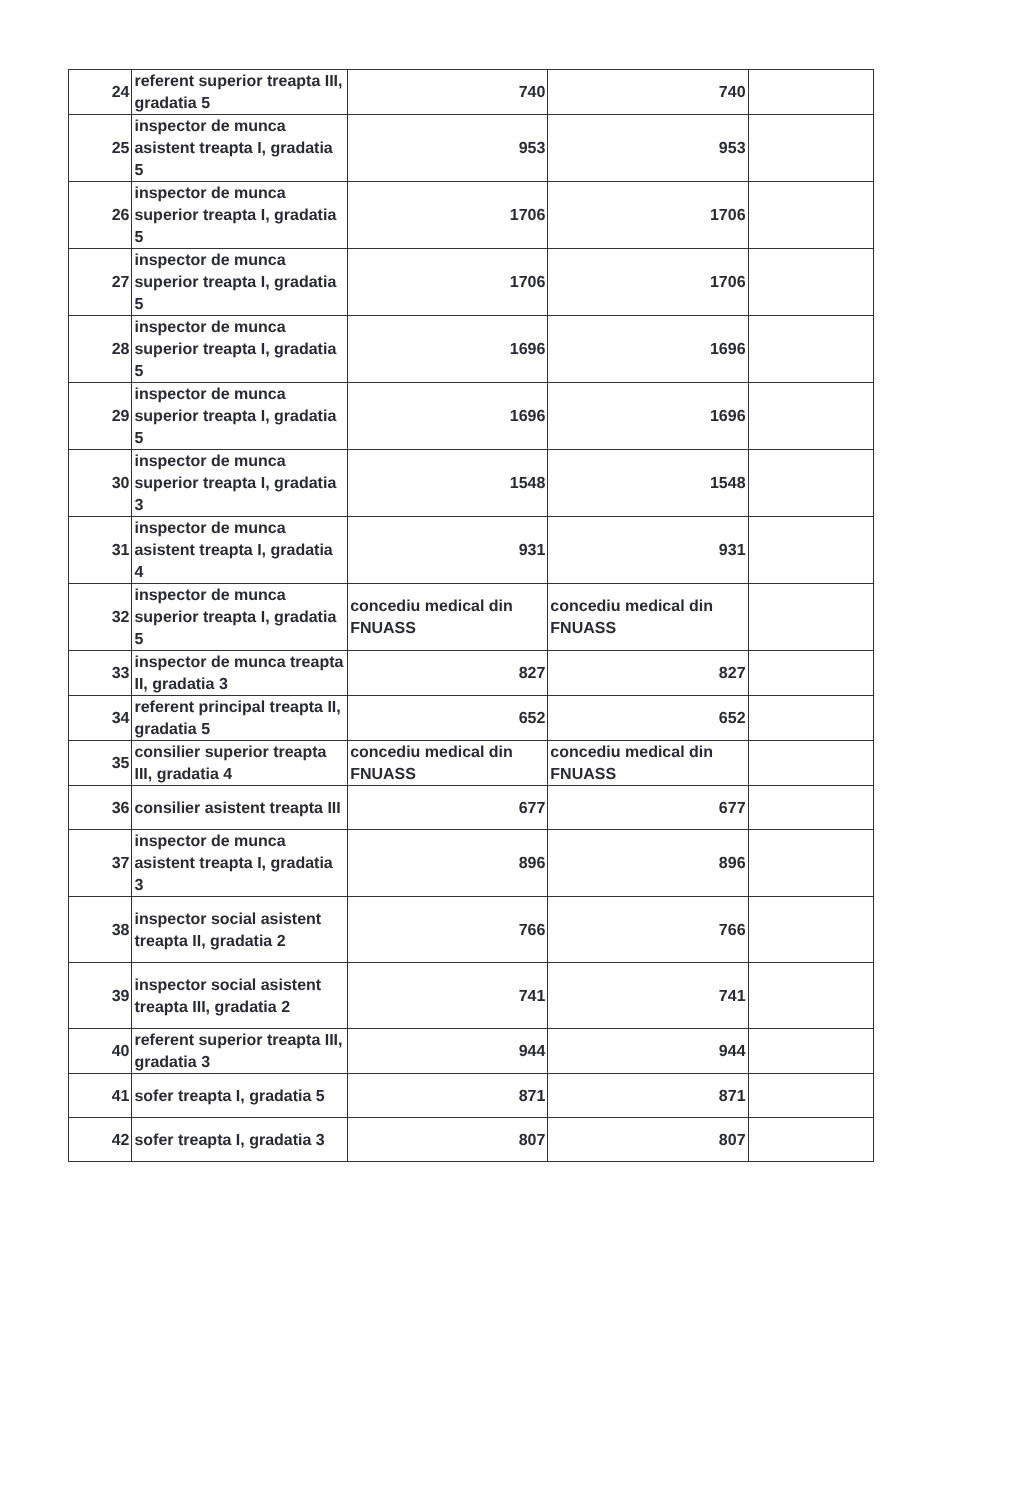| 24 | referent superior treapta III, gradatia 5 | 740 | 740 | |
| 25 | inspector de munca asistent treapta I, gradatia 5 | 953 | 953 | |
| 26 | inspector de munca superior treapta I, gradatia 5 | 1706 | 1706 | |
| 27 | inspector de munca superior treapta I, gradatia 5 | 1706 | 1706 | |
| 28 | inspector de munca superior treapta I, gradatia 5 | 1696 | 1696 | |
| 29 | inspector de munca superior treapta I, gradatia 5 | 1696 | 1696 | |
| 30 | inspector de munca superior treapta I, gradatia 3 | 1548 | 1548 | |
| 31 | inspector de munca asistent treapta I, gradatia 4 | 931 | 931 | |
| 32 | inspector de munca superior treapta I, gradatia 5 | concediu medical din FNUASS | concediu medical din FNUASS | |
| 33 | inspector de munca treapta II, gradatia 3 | 827 | 827 | |
| 34 | referent principal treapta II, gradatia 5 | 652 | 652 | |
| 35 | consilier superior treapta III, gradatia 4 | concediu medical din FNUASS | concediu medical din FNUASS | |
| 36 | consilier asistent treapta III | 677 | 677 | |
| 37 | inspector de munca asistent treapta I, gradatia 3 | 896 | 896 | |
| 38 | inspector social asistent treapta II, gradatia 2 | 766 | 766 | |
| 39 | inspector social asistent treapta III, gradatia 2 | 741 | 741 | |
| 40 | referent superior treapta III, gradatia 3 | 944 | 944 | |
| 41 | sofer treapta I, gradatia 5 | 871 | 871 | |
| 42 | sofer treapta I, gradatia 3 | 807 | 807 | |